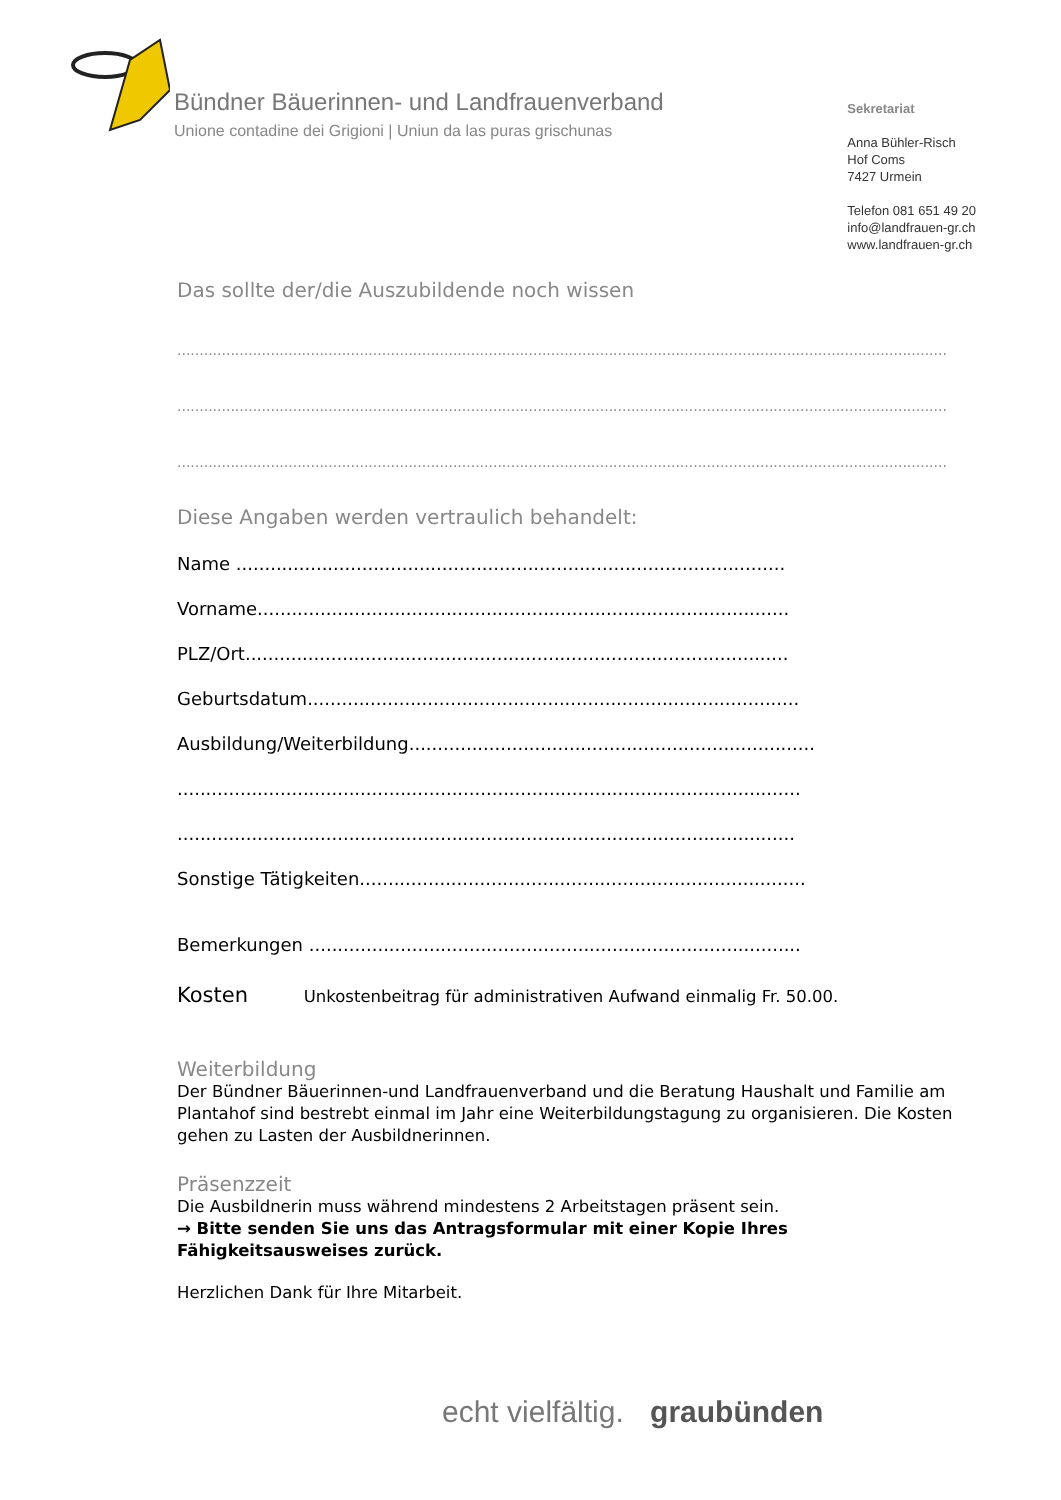Bündner Bäuerinnen- und Landfrauenverband
Unione contadine dei Grigioni | Uniun da las puras grischunas
Sekretariat
Anna Bühler-Risch
Hof Coms
7427 Urmein
Telefon 081 651 49 20
info@landfrauen-gr.ch
www.landfrauen-gr.ch
Das sollte der/die Auszubildende noch wissen
....................................................................................................................................................................................
....................................................................................................................................................................................
....................................................................................................................................................................................
Diese Angaben werden vertraulich behandelt:
Name ................................................................................................
Vorname.............................................................................................
PLZ/Ort...............................................................................................
Geburtsdatum......................................................................................
Ausbildung/Weiterbildung.......................................................................
.............................................................................................................
............................................................................................................
Sonstige Tätigkeiten..............................................................................
Bemerkungen ......................................................................................
Kosten Unkostenbeitrag für administrativen Aufwand einmalig Fr. 50.00.
Weiterbildung
Der Bündner Bäuerinnen-und Landfrauenverband und die Beratung Haushalt und Familie am Plantahof sind bestrebt einmal im Jahr eine Weiterbildungstagung zu organisieren. Die Kosten gehen zu Lasten der Ausbildnerinnen.
Präsenzzeit
Die Ausbildnerin muss während mindestens 2 Arbeitstagen präsent sein.
→ Bitte senden Sie uns das Antragsformular mit einer Kopie Ihres Fähigkeitsausweises zurück.
Herzlichen Dank für Ihre Mitarbeit.
echt vielfältig. graubünden